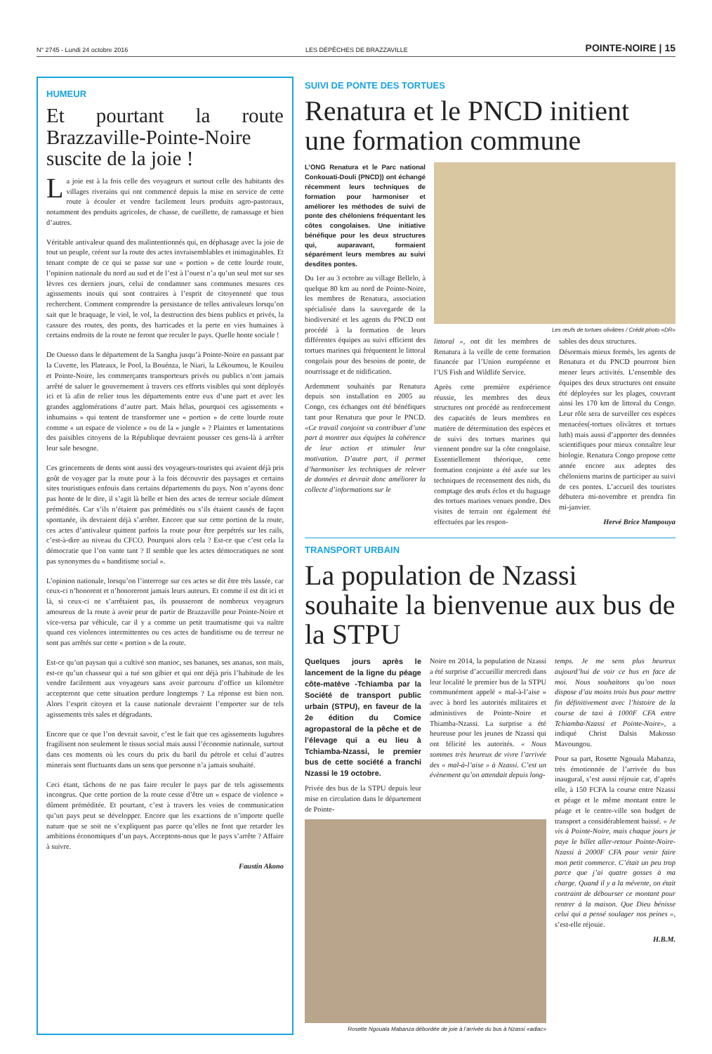N° 2745 - Lundi 24 octobre 2016 LES DÉPÊCHES DE BRAZZAVILLE POINTE-NOIRE | 15
HUMEUR
Et pourtant la route Brazzaville-Pointe-Noire suscite de la joie !
La joie est à la fois celle des voyageurs et surtout celle des habitants des villages riverains qui ont commencé depuis la mise en service de cette route à écouler et vendre facilement leurs produits agro-pastoraux, notamment des produits agricoles, de chasse, de cueillette, de ramassage et bien d’autres.
Véritable antivaleur quand des malintentionnés qui, en déphasage avec la joie de tout un peuple, créent sur la route des actes invraisemblables et inimaginables. Et tenant compte de ce qui se passe sur une « portion » de cette lourde route, l’opinion nationale du nord au sud et de l’est à l’ouest n’a qu’un seul mot sur ses lèvres ces derniers jours, celui de condamner sans communes mesures ces agissements inouïs qui sont contraires à l’esprit de citoyenneté que tous recherchent. Comment comprendre la persistance de telles antivaleurs lorsqu’on sait que le braquage, le viol, le vol, la destruction des biens publics et privés, la cassure des routes, des ponts, des barricades et la perte en vies humaines à certains endroits de la route ne feront que reculer le pays. Quelle honte sociale !
De Ouesso dans le département de la Sangha jusqu’à Pointe-Noire en passant par la Cuvette, les Plateaux, le Pool, la Bouénza, le Niari, la Lékoumou, le Kouilou et Pointe-Noire, les commerçants transporteurs privés ou publics n’ont jamais arrêté de saluer le gouvernement à travers ces efforts visibles qui sont déployés ici et là afin de relier tous les départements entre eux d’une part et avec les grandes agglomérations d’autre part. Mais hélas, pourquoi ces agissements « inhumains » qui tentent de transformer une « portion » de cette lourde route comme « un espace de violence » ou de la « jungle » ? Plaintes et lamentations des paisibles citoyens de la République devraient pousser ces gens-là à arrêter leur sale besogne.
Ces grincements de dents sont aussi des voyageurs-touristes qui avaient déjà pris goût de voyager par la route pour à la fois découvrir des paysages et certains sites touristiques enfouis dans certains départements du pays. Non n’ayons donc pas honte de le dire, il s’agit là belle et bien des actes de terreur sociale dûment prémédités. Car s’ils n’étaient pas prémédités ou s’ils étaient causés de façon spontanée, ils devraient déjà s’arrêter. Encore que sur cette portion de la route, ces actes d’antivaleur quittent parfois la route pour être perpétrés sur les rails, c’est-à-dire au niveau du CFCO. Pourquoi alors cela ? Est-ce que c’est cela la démocratie que l’on vante tant ? Il semble que les actes démocratiques ne sont pas synonymes du « banditisme social ».
L’opinion nationale, lorsqu’on l’interroge sur ces actes se dit être très lassée, car ceux-ci n’honorent et n’honoreront jamais leurs auteurs. Et comme il est dit ici et là, si ceux-ci ne s’arrêtaient pas, ils pousseront de nombreux voyageurs amoureux de la route à avoir peur de partir de Brazzaville pour Pointe-Noire et vice-versa par véhicule, car il y a comme un petit traumatisme qui va naître quand ces violences intermittentes ou ces actes de banditisme ou de terreur ne sont pas arrêtés sur cette « portion » de la route.
Est-ce qu’un paysan qui a cultivé son manioc, ses bananes, ses ananas, son maïs, est-ce qu’un chasseur qui a tué son gibier et qui ont déjà pris l’habitude de les vendre facilement aux voyageurs sans avoir parcouru d’office un kilomètre accepteront que cette situation perdure longtemps ? La réponse est bien non. Alors l’esprit citoyen et la cause nationale devraient l’emporter sur de tels agissements très sales et dégradants.
Encore que ce que l’on devrait savoir, c’est le fait que ces agissements lugubres fragilisent non seulement le tissus social mais aussi l’économie nationale, surtout dans ces moments où les cours du prix du baril du pétrole et celui d’autres minerais sont fluctuants dans un sens que personne n’a jamais souhaité.
Ceci étant, tâchons de ne pas faire reculer le pays par de tels agissements incongrus. Que cette portion de la route cesse d’être un « espace de violence » dûment préméditée. Et pourtant, c’est à travers les voies de communication qu’un pays peut se développer. Encore que les exactions de n’importe quelle nature que se soit ne s’expliquent pas parce qu’elles ne font que retarder les ambitions économiques d’un pays. Acceptons-nous que le pays s’arrête ? Affaire à suivre.
Faustin Akono
SUIVI DE PONTE DES TORTUES
Renatura et le PNCD initient une formation commune
L’ONG Renatura et le Parc national Conkouati-Douli (PNCD)) ont échangé récemment leurs techniques de formation pour harmoniser et améliorer les méthodes de suivi de ponte des chéloniens fréquentant les côtes congolaises. Une initiative bénéfique pour les deux structures qui, auparavant, formaient séparément leurs membres au suivi desdites pontes.
Du 1er au 3 octobre au village Bellelo, à quelque 80 km au nord de Pointe-Noire, les membres de Renatura, association spécialisée dans la sauvegarde de la biodiversité et les agents du PNCD ont procédé à la formation de leurs différentes équipes au suivi efficient des tortues marines qui fréquentent le littoral congolais pour des besoins de ponte, de nourrissage et de nidification.
Ardemment souhaités par Renatura depuis son installation en 2005 au Congo, ces échanges ont été bénéfiques tant pour Renatura que pour le PNCD. «Ce travail conjoint va contribuer d’une part à montrer aux équipes la cohérence de leur action et stimuler leur motivation. D’autre part, il permet d’harmoniser les techniques de relever de données et devrait donc améliorer la collecte d’informations sur le
Les œufs de tortues olivâtres / Crédit photo «DR»
littoral », ont dit les membres de Renatura à la veille de cette formation financée par l’Union européenne et l’US Fish and Wildlife Service.
Après cette première expérience réussie, les membres des deux structures ont procédé au renforcement des capacités de leurs membres en matière de détermination des espèces et de suivi des tortues marines qui viennent pondre sur la côte congolaise. Essentiellement théorique, cette formation conjointe a été axée sur les techniques de recensement des nids, du comptage des œufs éclos et du baguage des tortues marines venues pondre. Des visites de terrain ont également été effectuées par les respon-
sables des deux structures.
Désormais mieux formés, les agents de Renatura et du PNCD pourront bien mener leurs activités. L’ensemble des équipes des deux structures ont ensuite été déployées sur les plages, couvrant ainsi les 170 km de littoral du Congo. Leur rôle sera de surveiller ces espèces menacées(-tortues olivâtres et tortues luth) mais aussi d’apporter des données scientifiques pour mieux connaître leur biologie. Renatura Congo propose cette année encore aux adeptes des chéloniens marins de participer au suivi de ces pontes. L’accueil des touristes débutera mi-novembre et prendra fin mi-janvier.
Hervé Brice Mampouya
TRANSPORT URBAIN
La population de Nzassi souhaite la bienvenue aux bus de la STPU
Quelques jours après le lancement de la ligne du péage côte-matève -Tchiamba par la Société de transport public urbain (STPU), en faveur de la 2e édition du Comice agropastoral de la pêche et de l’élevage qui a eu lieu à Tchiamba-Nzassi, le premier bus de cette société a franchi Nzassi le 19 octobre.
Privée des bus de la STPU depuis leur mise en circulation dans le département de Pointe-
Noire en 2014, la population de Nzassi a été surprise d’accueillir mercredi dans leur localité le premier bus de la STPU communément appelé « mal-à-l’aise » avec à bord les autorités militaires et administives de Pointe-Noire et Thiamba-Nzassi. La surprise a été heureuse pour les jeunes de Nzassi qui ont félicité les autorités. « Nous sommes très heureux de vivre l’arrivée des « mal-à-l’aise » à Nzassi. C’est un évènement qu’on attendait depuis long-
Rosette Ngouala Mabanza débordée de joie à l’arrivée du bus à Nzassi «adiac»
temps. Je me sens plus heureux aujourd’hui de voir ce bus en face de moi. Nous souhaitons qu’on nous dispose d’au moins trois bus pour mettre fin définitivement avec l’histoire de la course de taxi à 1000F CFA entre Tchiamba-Nzassi et Pointe-Noire», a indiqué Christ Dalsis Makosso Mavoungou.
Pour sa part, Rosette Ngouala Mabanza, très émotionnée de l’arrivée du bus inaugural, s’est aussi réjouie car, d’après elle, à 150 FCFA la course entre Nzassi et péage et le même montant entre le péage et le centre-ville son budget de transport a considérablement baissé. « Je vis à Pointe-Noire, mais chaque jours je paye le billet aller-retour Pointe-Noire-Nzassi à 2000F CFA pour venir faire mon petit commerce. C’était un peu trop parce que j’ai quatre gosses à ma charge. Quand il y a la mévente, on était contraint de débourser ce montant pour rentrer à la maison. Que Dieu bénisse celui qui a pensé soulager nos peines », s’est-elle réjouie.
H.B.M.